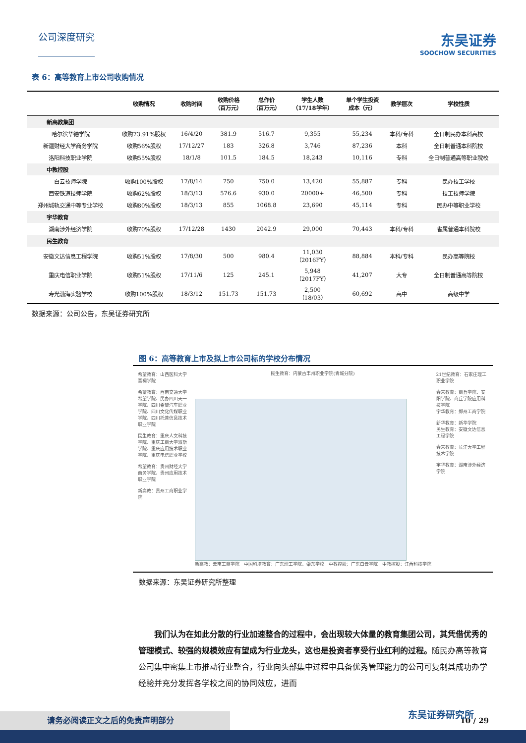公司深度研究
东吴证券
SOOCHOW SECURITIES
表 6：高等教育上市公司收购情况
| | 收购情况 | 收购时间 | 收购价格 （百万元） | 总作价 （百万元） | 学生人数 （17/18学年） | 单个学生投资 成本（元） | 教学层次 | 学校性质 |
| --- | --- | --- | --- | --- | --- | --- | --- | --- |
| 新高教集团 | | | | | | | | |
| 哈尔滨华德学院 | 收购73.91%股权 | 16/4/20 | 381.9 | 516.7 | 9,355 | 55,234 | 本科/专科 | 全日制民办本科高校 |
| 新疆财经大学商务学院 | 收购56%股权 | 17/12/27 | 183 | 326.8 | 3,746 | 87,236 | 本科 | 全日制普通本科院校 |
| 洛阳科技职业学院 | 收购55%股权 | 18/1/8 | 101.5 | 184.5 | 18,243 | 10,116 | 专科 | 全日制普通高等职业院校 |
| 中教控股 | | | | | | | | |
| 白云技师学院 | 收购100%股权 | 17/8/14 | 750 | 750.0 | 13,420 | 55,887 | 专科 | 民办技工学校 |
| 西安铁道技师学院 | 收购62%股权 | 18/3/13 | 576.6 | 930.0 | 20000+ | 46,500 | 专科 | 技工技师学院 |
| 郑州城轨交通中等专业学校 | 收购80%股权 | 18/3/13 | 855 | 1068.8 | 23,690 | 45,114 | 专科 | 民办中等职业学校 |
| 宇华教育 | | | | | | | | |
| 湖南涉外经济学院 | 收购70%股权 | 17/12/28 | 1430 | 2042.9 | 29,000 | 70,443 | 本科/专科 | 省属普通本科院校 |
| 民生教育 | | | | | | | | |
| 安徽文达信息工程学院 | 收购51%股权 | 17/8/30 | 500 | 980.4 | 11,030 （2016FY） | 88,884 | 本科/专科 | 民办高等院校 |
| 重庆电信职业学院 | 收购51%股权 | 17/11/6 | 125 | 245.1 | 5,948 （2017FY） | 41,207 | 大专 | 全日制普通高等院校 |
| 寿光渤海实验学校 | 收购100%股权 | 18/3/12 | 151.73 | 151.73 | 2,500 （18/03） | 60,692 | 高中 | 高级中学 |
数据来源：公司公告，东吴证券研究所
图 6：高等教育上市及拟上市公司标的学校分布情况
希望教育：山西医科大学晋祠学院
希望教育：西南交通大学希望学院、民办四川天一学院、四川希望汽车职业学院、四川文化传媒职业学院、四川托普信息技术职业学院
民生教育：重庆人文科技学院、重庆工商大学派斯学院、重庆应用技术职业学院、重庆电信职业学校
希望教育：贵州财经大学商务学院、贵州应用技术职业学院
新高教：贵州工商职业学院
民生教育：内蒙古丰州职业学院(青城分院)
新高教：云南工商学院　中国科培教育：广东理工学院、肇东学校　中教控股：广东白云学院　中教控股：江西科技学院
21世纪教育：石家庄理工职业学院
春来教育：商丘学院、安阳学院、商丘学院应用科技学院
宇华教育：郑州工商学院
新华教育：新华学院
民生教育：安徽文达信息工程学院
春来教育：长江大学工程技术学院
宇华教育：湖南涉外经济学院
数据来源：东吴证券研究所整理
　　我们认为在如此分散的行业加速整合的过程中，会出现较大体量的教育集团公司，其凭借优秀的管理模式、较强的规模效应有望成为行业龙头，这也是投资者享受行业红利的过程。随民办高等教育公司集中密集上市推动行业整合，行业向头部集中过程中具备优秀管理能力的公司可复制其成功办学经验并充分发挥各学校之间的协同效应，进而
10 / 29
请务必阅读正文之后的免责声明部分 东吴证券研究所